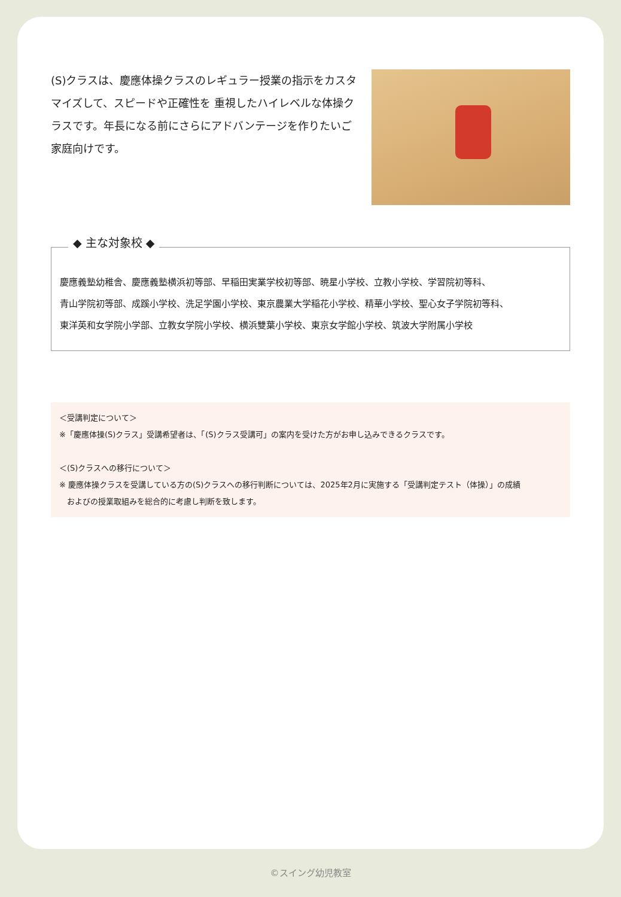(S)クラスは、慶應体操クラスのレギュラー授業の指示をカスタマイズして、スピードや正確性を 重視したハイレベルな体操クラスです。年長になる前にさらにアドバンテージを作りたいご家庭向けです。
◆ 主な対象校 ◆
慶應義塾幼稚舎、慶應義塾横浜初等部、早稲田実業学校初等部、暁星小学校、立教小学校、学習院初等科、
青山学院初等部、成蹊小学校、洗足学園小学校、東京農業大学稲花小学校、精華小学校、聖心女子学院初等科、
東洋英和女学院小学部、立教女学院小学校、横浜雙葉小学校、東京女学館小学校、筑波大学附属小学校
＜受講判定について＞
※「慶應体操(S)クラス」受講希望者は、「(S)クラス受講可」の案内を受けた方がお申し込みできるクラスです。
＜(S)クラスへの移行について＞
※ 慶應体操クラスを受講している方の(S)クラスへの移行判断については、2025年2月に実施する「受講判定テスト（体操）」の成績
　およびの授業取組みを総合的に考慮し判断を致します。
©スイング幼児教室